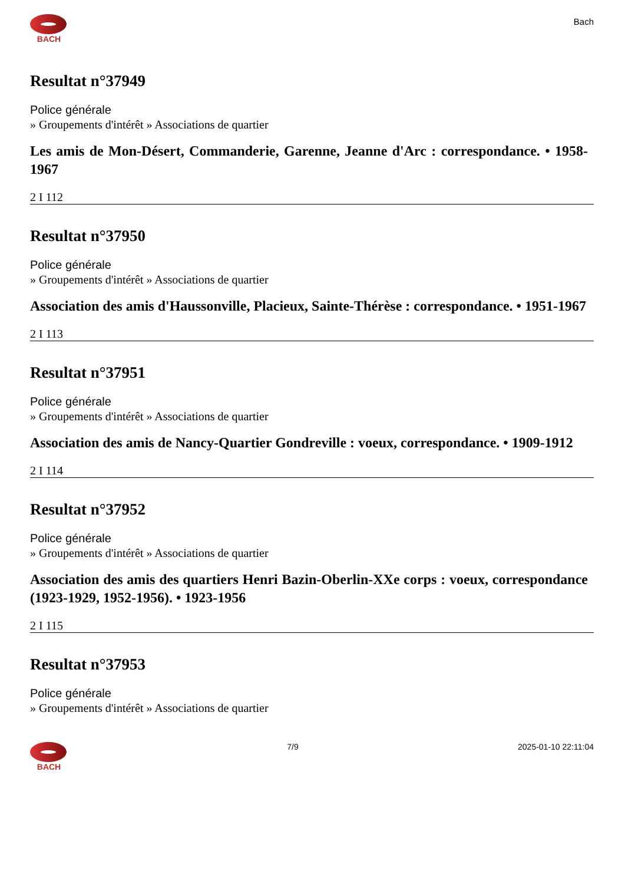BACH
Bach
Resultat n°37949
Police générale
» Groupements d'intérêt » Associations de quartier
Les amis de Mon-Désert, Commanderie, Garenne, Jeanne d'Arc : correspondance. • 1958-1967
2 I 112
Resultat n°37950
Police générale
» Groupements d'intérêt » Associations de quartier
Association des amis d'Haussonville, Placieux, Sainte-Thérèse : correspondance. • 1951-1967
2 I 113
Resultat n°37951
Police générale
» Groupements d'intérêt » Associations de quartier
Association des amis de Nancy-Quartier Gondreville : voeux, correspondance. • 1909-1912
2 I 114
Resultat n°37952
Police générale
» Groupements d'intérêt » Associations de quartier
Association des amis des quartiers Henri Bazin-Oberlin-XXe corps : voeux, correspondance (1923-1929, 1952-1956). • 1923-1956
2 I 115
Resultat n°37953
Police générale
» Groupements d'intérêt » Associations de quartier
BACH 7/9 2025-01-10 22:11:04